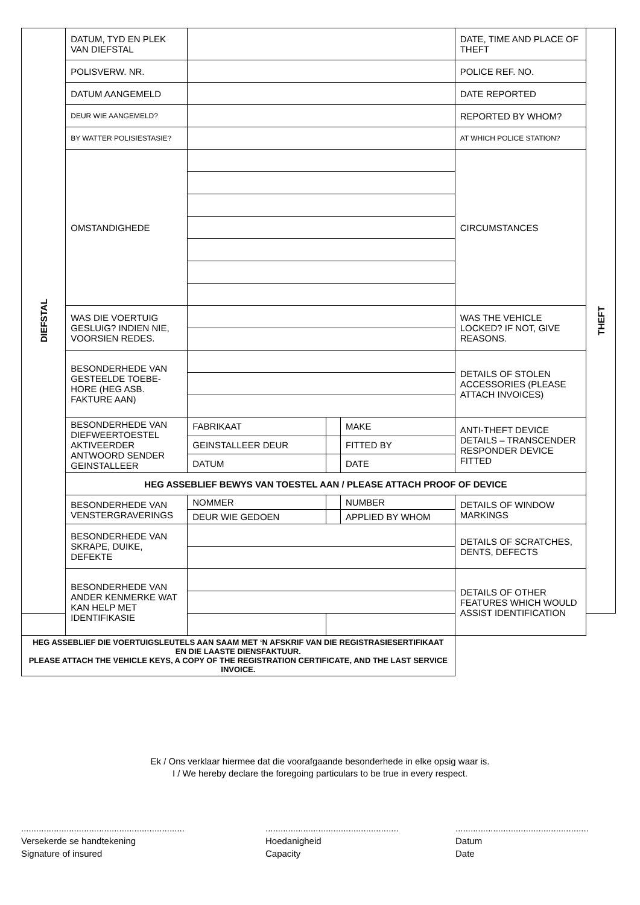| DIEFSTAL | DATUM, TYD EN PLEK VAN DIEFSTAL | | | | DATE, TIME AND PLACE OF THEFT | THEFT |
| | POLISVERW. NR. | | | | POLICE REF. NO. | |
| | DATUM AANGEMELD | | | | DATE REPORTED | |
| | DEUR WIE AANGEMELD? | | | | REPORTED BY WHOM? | |
| | BY WATTER POLISIESTASIE? | | | | AT WHICH POLICE STATION? | |
| | OMSTANDIGHEDE | | | | CIRCUMSTANCES | |
| | WAS DIE VOERTUIG GESLUIG? INDIEN NIE, VOORSIEN REDES. | | | | WAS THE VEHICLE LOCKED? IF NOT, GIVE REASONS. | |
| | BESONDERHEDE VAN GESTEELDE TOEBE-HORE (HEG ASB. FAKTURE AAN) | | | | DETAILS OF STOLEN ACCESSORIES (PLEASE ATTACH INVOICES) | |
| | BESONDERHEDE VAN DIEFWEERTOESTEL AKTIVEERDER ANTWOORD SENDER GEINSTALLEER | FABRIKAAT | | MAKE | ANTI-THEFT DEVICE DETAILS – TRANSCENDER RESPONDER DEVICE FITTED | |
| | | GEINSTALLEER DEUR | | FITTED BY | | |
| | | DATUM | | DATE | | |
| | HEG ASSEBLIEF BEWYS VAN TOESTEL AAN / PLEASE ATTACH PROOF OF DEVICE | | | | | |
| | BESONDERHEDE VAN VENSTERGRAVERINGS | NOMMER | | NUMBER | DETAILS OF WINDOW MARKINGS | |
| | | DEUR WIE GEDOEN | | APPLIED BY WHOM | | |
| | BESONDERHEDE VAN SKRAPE, DUIKE, DEFEKTE | | | | DETAILS OF SCRATCHES, DENTS, DEFECTS | |
| | BESONDERHEDE VAN ANDER KENMERKE WAT KAN HELP MET IDENTIFIKASIE | | | | DETAILS OF OTHER FEATURES WHICH WOULD ASSIST IDENTIFICATION | |
| HEG ASSEBLIEF DIE VOERTUIGSLEUTELS AAN SAAM MET ‘N AFSKRIF VAN DIE REGISTRASIESERTIFIKAAT EN DIE LAASTE DIENSFAKTUUR. PLEASE ATTACH THE VEHICLE KEYS, A COPY OF THE REGISTRATION CERTIFICATE, AND THE LAST SERVICE INVOICE. | | | | | | |
Ek / Ons verklaar hiermee dat die voorafgaande besonderhede in elke opsig waar is.
I / We hereby declare the foregoing particulars to be true in every respect.
.................................................................
Versekerde se handtekening
Signature of insured
.....................................................
Hoedanigheid
Capacity
.....................................................
Datum
Date